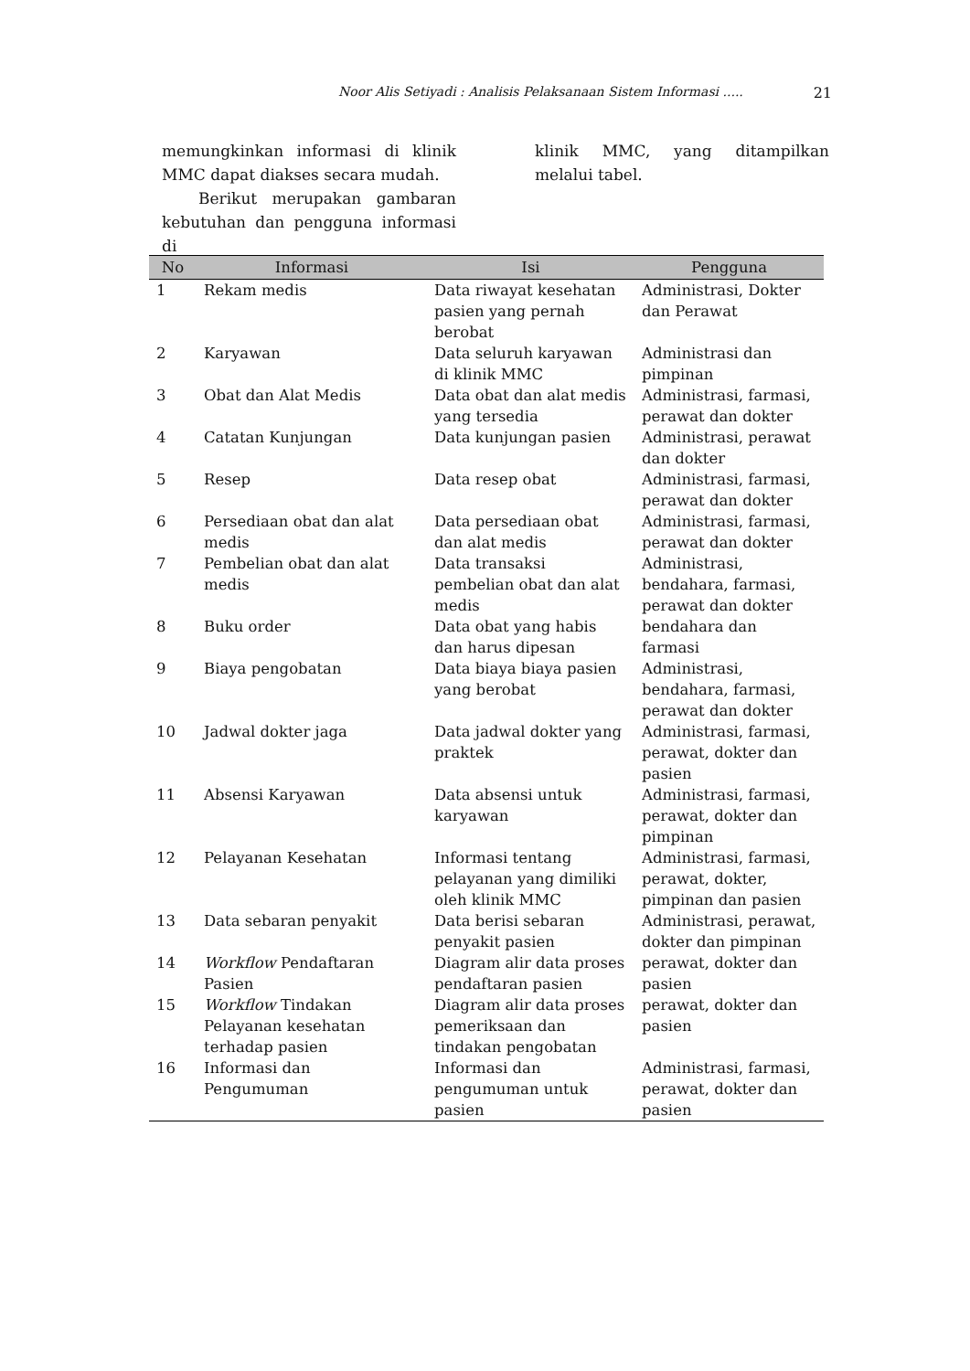Noor Alis Setiyadi : Analisis Pelaksanaan Sistem Informasi ..... 21
memungkinkan informasi di klinik MMC dapat diakses secara mudah.
Berikut merupakan gambaran kebutuhan dan pengguna informasi di
klinik MMC, yang ditampilkan melalui tabel.
| No | Informasi | Isi | Pengguna |
| --- | --- | --- | --- |
| 1 | Rekam medis | Data riwayat kesehatan pasien yang pernah berobat | Administrasi, Dokter dan Perawat |
| 2 | Karyawan | Data seluruh karyawan di klinik MMC | Administrasi dan pimpinan |
| 3 | Obat dan Alat Medis | Data obat dan alat medis yang tersedia | Administrasi, farmasi, perawat dan dokter |
| 4 | Catatan Kunjungan | Data kunjungan pasien | Administrasi, perawat dan dokter |
| 5 | Resep | Data resep obat | Administrasi, farmasi, perawat dan dokter |
| 6 | Persediaan obat dan alat medis | Data persediaan obat dan alat medis | Administrasi, farmasi, perawat dan dokter |
| 7 | Pembelian obat dan alat medis | Data transaksi pembelian obat dan alat medis | Administrasi, bendahara, farmasi, perawat dan dokter |
| 8 | Buku order | Data obat yang habis dan harus dipesan | bendahara dan farmasi |
| 9 | Biaya pengobatan | Data biaya biaya pasien yang berobat | Administrasi, bendahara, farmasi, perawat dan dokter |
| 10 | Jadwal dokter jaga | Data jadwal dokter yang praktek | Administrasi, farmasi, perawat, dokter dan pasien |
| 11 | Absensi Karyawan | Data absensi untuk karyawan | Administrasi, farmasi, perawat, dokter dan pimpinan |
| 12 | Pelayanan Kesehatan | Informasi tentang pelayanan yang dimiliki oleh klinik MMC | Administrasi, farmasi, perawat, dokter, pimpinan dan pasien |
| 13 | Data sebaran penyakit | Data berisi sebaran penyakit pasien | Administrasi, perawat, dokter dan pimpinan |
| 14 | Workflow Pendaftaran Pasien | Diagram alir data proses pendaftaran pasien | perawat, dokter dan pasien |
| 15 | Workflow Tindakan Pelayanan kesehatan terhadap pasien | Diagram alir data proses pemeriksaan dan tindakan pengobatan | perawat, dokter dan pasien |
| 16 | Informasi dan Pengumuman | Informasi dan pengumuman untuk pasien | Administrasi, farmasi, perawat, dokter dan pasien |